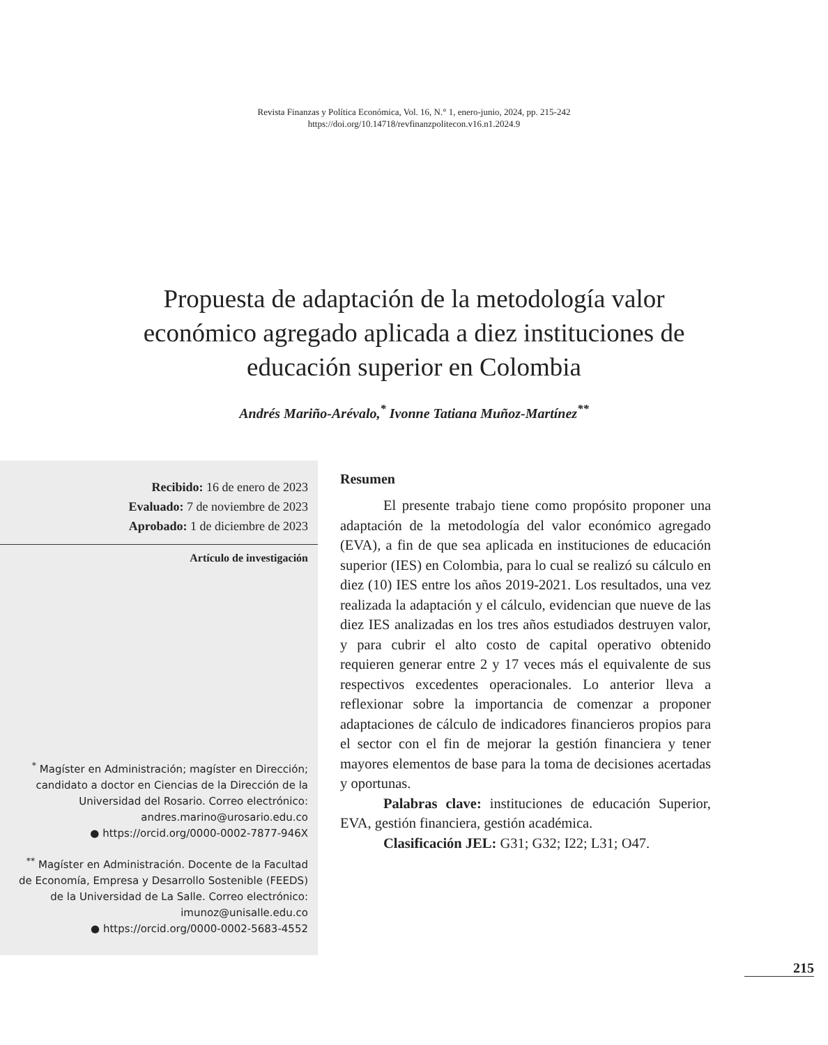Revista Finanzas y Política Económica, Vol. 16, N.° 1, enero-junio, 2024, pp. 215-242
https://doi.org/10.14718/revfinanzpolitecon.v16.n1.2024.9
Propuesta de adaptación de la metodología valor económico agregado aplicada a diez instituciones de educación superior en Colombia
Andrés Mariño-Arévalo,<sup>*</sup> Ivonne Tatiana Muñoz-Martínez<sup>**</sup>
Recibido: 16 de enero de 2023
Evaluado: 7 de noviembre de 2023
Aprobado: 1 de diciembre de 2023
Artículo de investigación
<sup>*</sup> Magíster en Administración; magíster en Dirección; candidato a doctor en Ciencias de la Dirección de la Universidad del Rosario. Correo electrónico: andres.marino@urosario.edu.co
● https://orcid.org/0000-0002-7877-946X
<sup>**</sup> Magíster en Administración. Docente de la Facultad de Economía, Empresa y Desarrollo Sostenible (FEEDS) de la Universidad de La Salle. Correo electrónico: imunoz@unisalle.edu.co
● https://orcid.org/0000-0002-5683-4552
Resumen
El presente trabajo tiene como propósito proponer una adaptación de la metodología del valor económico agregado (EVA), a fin de que sea aplicada en instituciones de educación superior (IES) en Colombia, para lo cual se realizó su cálculo en diez (10) IES entre los años 2019-2021. Los resultados, una vez realizada la adaptación y el cálculo, evidencian que nueve de las diez IES analizadas en los tres años estudiados destruyen valor, y para cubrir el alto costo de capital operativo obtenido requieren generar entre 2 y 17 veces más el equivalente de sus respectivos excedentes operacionales. Lo anterior lleva a reflexionar sobre la importancia de comenzar a proponer adaptaciones de cálculo de indicadores financieros propios para el sector con el fin de mejorar la gestión financiera y tener mayores elementos de base para la toma de decisiones acertadas y oportunas.
Palabras clave: instituciones de educación Superior, EVA, gestión financiera, gestión académica.
Clasificación JEL: G31; G32; I22; L31; O47.
215